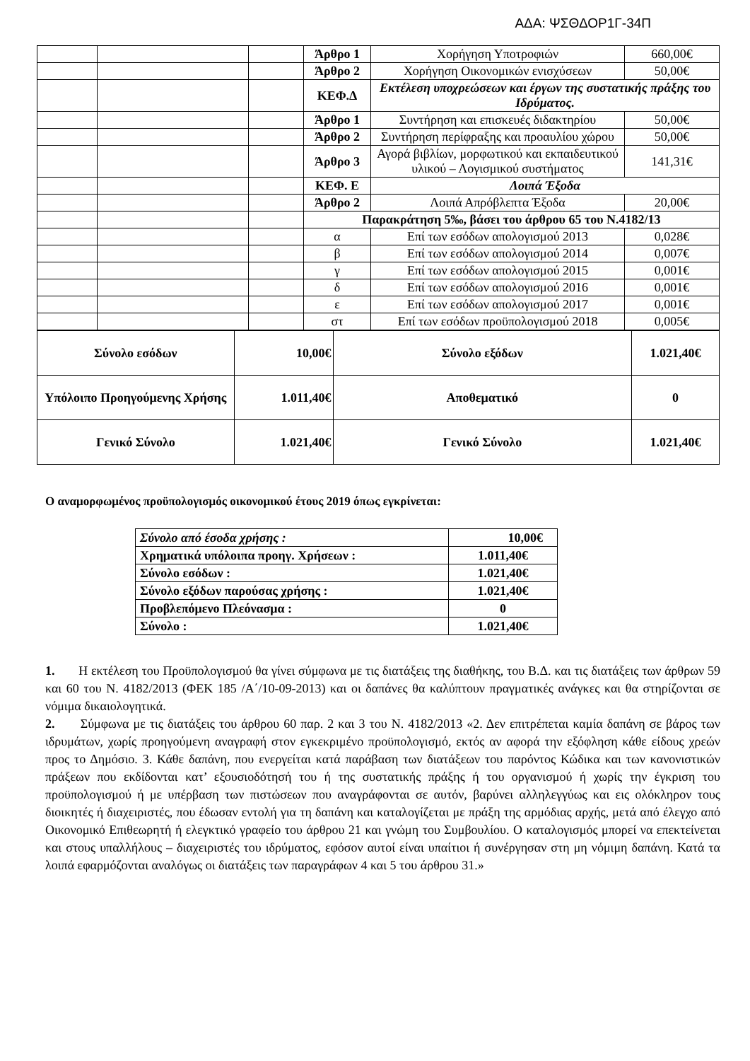ΑΔΑ: ΨΣΘΔΟΡ1Γ-34Π
| | | | | | Άρθρο 1 | Χορήγηση Υποτροφιών | 660,00€ |
| | | | Άρθρο 2 | Χορήγηση Οικονομικών ενισχύσεων | 50,00€ | | |
| | | | ΚΕΦ.Δ | Εκτέλεση υποχρεώσεων και έργων της συστατικής πράξης του Ιδρύματος. | | | |
| | | | Άρθρο 1 | Συντήρηση και επισκευές διδακτηρίου | 50,00€ | | |
| | | | Άρθρο 2 | Συντήρηση περίφραξης και προαυλίου χώρου | 50,00€ | | |
| | | | Άρθρο 3 | Αγορά βιβλίων, μορφωτικού και εκπαιδευτικού υλικού – Λογισμικού συστήματος | 141,31€ | | |
| | | | ΚΕΦ. Ε | Λοιπά Έξοδα | | | |
| | | | Άρθρο 2 | Λοιπά Απρόβλεπτα Έξοδα | 20,00€ | | |
| | | | Παρακράτηση 5‰, βάσει του άρθρου 65 του Ν.4182/13 | | | | |
| | | | α | Επί των εσόδων απολογισμού 2013 | 0,028€ | | |
| | | | β | Επί των εσόδων απολογισμού 2014 | 0,007€ | | |
| | | | γ | Επί των εσόδων απολογισμού 2015 | 0,001€ | | |
| | | | δ | Επί των εσόδων απολογισμού 2016 | 0,001€ | | |
| | | | ε | Επί των εσόδων απολογισμού 2017 | 0,001€ | | |
| | | | στ | Επί των εσόδων προϋπολογισμού 2018 | 0,005€ | | |
| Σύνολο εσόδων | 10,00€ | Σύνολο εξόδων | 1.021,40€ |
| Υπόλοιπο Προηγούμενης Χρήσης | 1.011,40€ | Αποθεματικό | 0 |
| Γενικό Σύνολο | 1.021,40€ | Γενικό Σύνολο | 1.021,40€ |
Ο αναμορφωμένος προϋπολογισμός οικονομικού έτους 2019 όπως εγκρίνεται:
| Σύνολο από έσοδα χρήσης : | 10,00€ |
| Χρηματικά υπόλοιπα προηγ. Χρήσεων : | 1.011,40€ |
| Σύνολο εσόδων : | 1.021,40€ |
| Σύνολο εξόδων παρούσας χρήσης : | 1.021,40€ |
| Προβλεπόμενο Πλεόνασμα : | 0 |
| Σύνολο : | 1.021,40€ |
1. Η εκτέλεση του Προϋπολογισμού θα γίνει σύμφωνα με τις διατάξεις της διαθήκης, του Β.Δ. και τις διατάξεις των άρθρων 59 και 60 του Ν. 4182/2013 (ΦΕΚ 185 /Α΄/10-09-2013) και οι δαπάνες θα καλύπτουν πραγματικές ανάγκες και θα στηρίζονται σε νόμιμα δικαιολογητικά.
2. Σύμφωνα με τις διατάξεις του άρθρου 60 παρ. 2 και 3 του Ν. 4182/2013 «2. Δεν επιτρέπεται καμία δαπάνη σε βάρος των ιδρυμάτων, χωρίς προηγούμενη αναγραφή στον εγκεκριμένο προϋπολογισμό, εκτός αν αφορά την εξόφληση κάθε είδους χρεών προς το Δημόσιο. 3. Κάθε δαπάνη, που ενεργείται κατά παράβαση των διατάξεων του παρόντος Κώδικα και των κανονιστικών πράξεων που εκδίδονται κατ’ εξουσιοδότησή του ή της συστατικής πράξης ή του οργανισμού ή χωρίς την έγκριση του προϋπολογισμού ή με υπέρβαση των πιστώσεων που αναγράφονται σε αυτόν, βαρύνει αλληλεγγύως και εις ολόκληρον τους διοικητές ή διαχειριστές, που έδωσαν εντολή για τη δαπάνη και καταλογίζεται με πράξη της αρμόδιας αρχής, μετά από έλεγχο από Οικονομικό Επιθεωρητή ή ελεγκτικό γραφείο του άρθρου 21 και γνώμη του Συμβουλίου. Ο καταλογισμός μπορεί να επεκτείνεται και στους υπαλλήλους – διαχειριστές του ιδρύματος, εφόσον αυτοί είναι υπαίτιοι ή συνέργησαν στη μη νόμιμη δαπάνη. Κατά τα λοιπά εφαρμόζονται αναλόγως οι διατάξεις των παραγράφων 4 και 5 του άρθρου 31.»